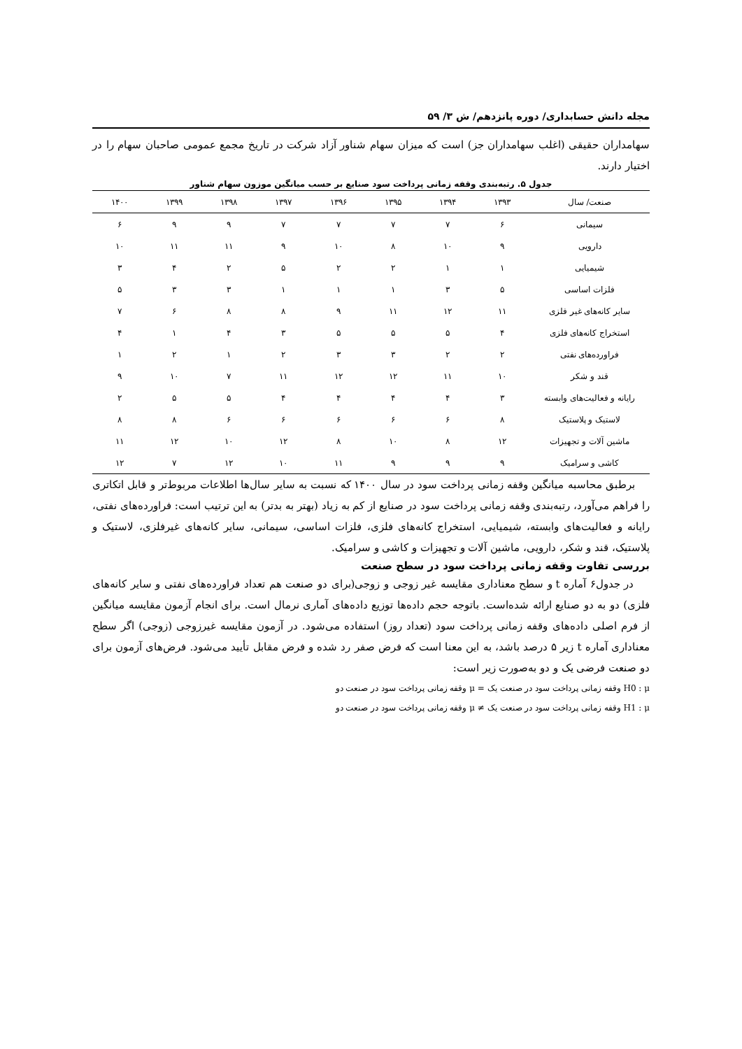مجله دانش حسابداری/ دوره پانزدهم/ ش ۳/ ۵۹
سهامداران حقیقی (اغلب سهامداران جز) است که میزان سهام شناور آزاد شرکت در تاریخ مجمع عمومی صاحبان سهام را در اختیار دارند.
جدول ۵. رتبه‌بندی وقفه زمانی پرداخت سود صنایع بر حسب میانگین موزون سهام شناور
| صنعت/ سال | ۱۳۹۳ | ۱۳۹۴ | ۱۳۹۵ | ۱۳۹۶ | ۱۳۹۷ | ۱۳۹۸ | ۱۳۹۹ | ۱۴۰۰ |
| --- | --- | --- | --- | --- | --- | --- | --- | --- |
| سیمانی | ۶ | ۷ | ۷ | ۷ | ۷ | ۹ | ۹ | ۶ |
| دارویی | ۹ | ۱۰ | ۸ | ۱۰ | ۹ | ۱۱ | ۱۱ | ۱۰ |
| شیمیایی | ۱ | ۱ | ۲ | ۲ | ۵ | ۲ | ۴ | ۳ |
| فلزات اساسی | ۵ | ۳ | ۱ | ۱ | ۱ | ۳ | ۳ | ۵ |
| سایر کانه‌های غیر فلزی | ۱۱ | ۱۲ | ۱۱ | ۹ | ۸ | ۸ | ۶ | ۷ |
| استخراج کانه‌های فلزی | ۴ | ۵ | ۵ | ۵ | ۳ | ۴ | ۱ | ۴ |
| فراورده‌های نفتی | ۲ | ۲ | ۳ | ۳ | ۲ | ۱ | ۲ | ۱ |
| قند و شکر | ۱۰ | ۱۱ | ۱۲ | ۱۲ | ۱۱ | ۷ | ۱۰ | ۹ |
| رایانه و فعالیت‌های وابسته | ۳ | ۴ | ۴ | ۴ | ۴ | ۵ | ۵ | ۲ |
| لاستیک و پلاستیک | ۸ | ۶ | ۶ | ۶ | ۶ | ۶ | ۸ | ۸ |
| ماشین آلات و تجهیزات | ۱۲ | ۸ | ۱۰ | ۸ | ۱۲ | ۱۰ | ۱۲ | ۱۱ |
| کاشی و سرامیک | ۹ | ۹ | ۹ | ۱۱ | ۱۰ | ۱۲ | ۷ | ۱۲ |
برطبق محاسبه میانگین وقفه زمانی پرداخت سود در سال ۱۴۰۰ که نسبت به سایر سال‌ها اطلاعات مربوط‌تر و قابل اتکاتری را فراهم می‌آورد، رتبه‌بندی وقفه زمانی پرداخت سود در صنایع از کم به زیاد (بهتر به بدتر) به این ترتیب است: فراورده‌های نفتی، رایانه و فعالیت‌های وابسته، شیمیایی، استخراج کانه‌های فلزی، فلزات اساسی، سیمانی، سایر کانه‌های غیرفلزی، لاستیک و پلاستیک، قند و شکر، دارویی، ماشین آلات و تجهیزات و کاشی و سرامیک.
بررسی تفاوت وقفه زمانی پرداخت سود در سطح صنعت
در جدول۶ آماره t و سطح معناداری مقایسه غیر زوجی و زوجی(برای دو صنعت هم تعداد فراورده‌های نفتی و سایر کانه‌های فلزی) دو به دو صنایع ارائه شده‌است. باتوجه حجم داده‌ها توزیع داده‌های آماری نرمال است. برای انجام آزمون مقایسه میانگین از فرم اصلی داده‌های وقفه زمانی پرداخت سود (تعداد روز) استفاده می‌شود. در آزمون مقایسه غیرزوجی (زوجی) اگر سطح معناداری آماره t زیر ۵ درصد باشد، به این معنا است که فرض صفر رد شده و فرض مقابل تأیید می‌شود. فرض‌های آزمون برای دو صنعت فرضی یک و دو به‌صورت زیر است:
H0 : μ وقفه زمانی پرداخت سود در صنعت یک = μ وقفه زمانی پرداخت سود در صنعت دو
H1 : μ وقفه زمانی پرداخت سود در صنعت یک ≠ μ وقفه زمانی پرداخت سود در صنعت دو